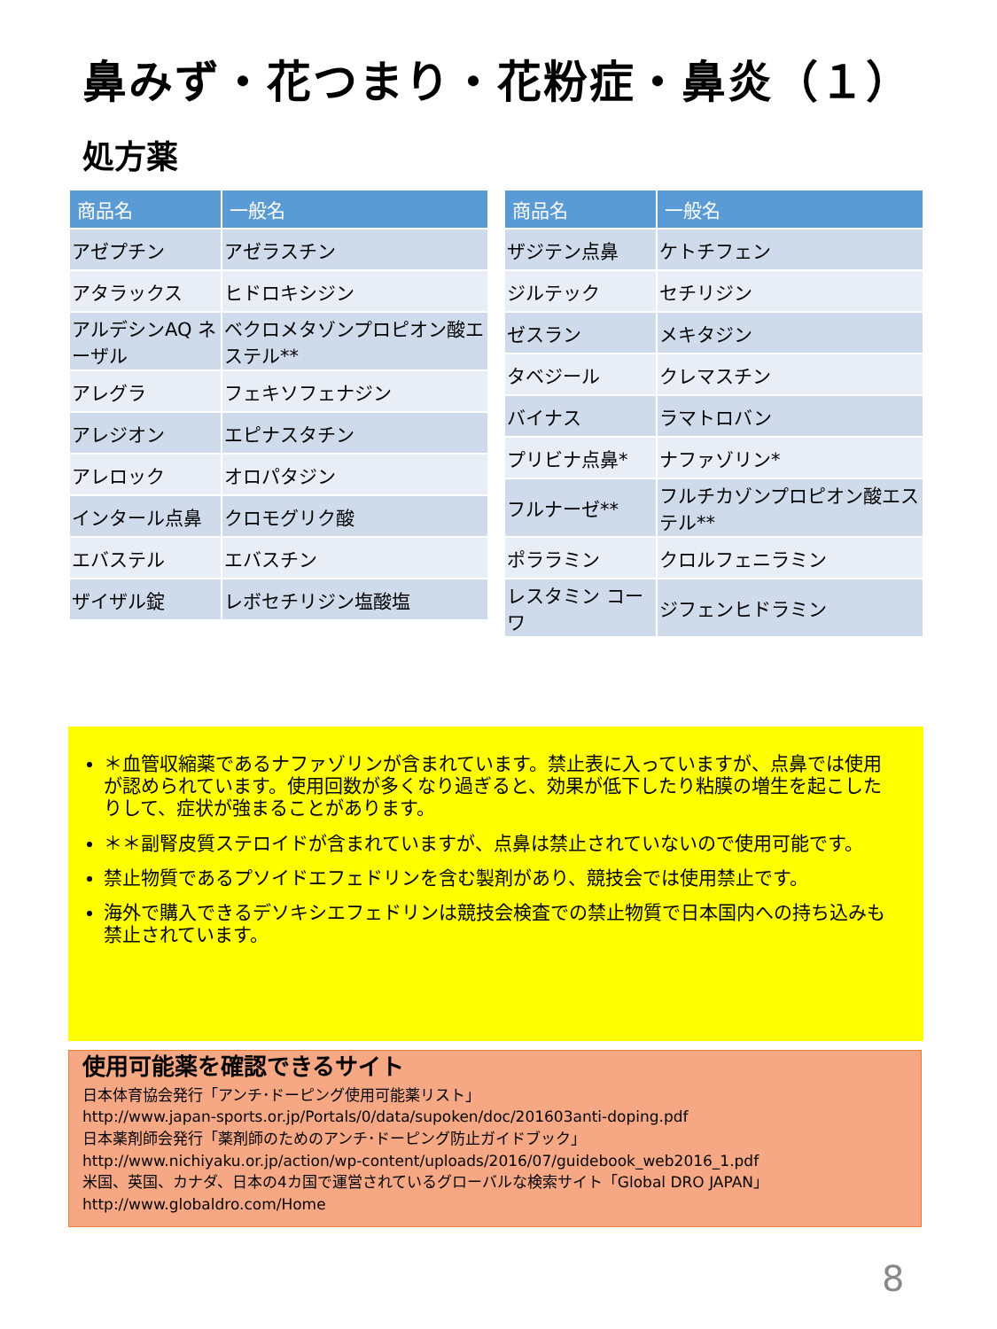鼻みず・花つまり・花粉症・鼻炎（１）
処方薬
| 商品名 | 一般名 |
| --- | --- |
| アゼプチン | アゼラスチン |
| アタラックス | ヒドロキシジン |
| アルデシンAQ ネーザル | ベクロメタゾンプロピオン酸エステル** |
| アレグラ | フェキソフェナジン |
| アレジオン | エピナスタチン |
| アレロック | オロパタジン |
| インタール点鼻 | クロモグリク酸 |
| エバステル | エバスチン |
| ザイザル錠 | レボセチリジン塩酸塩 |
| 商品名 | 一般名 |
| --- | --- |
| ザジテン点鼻 | ケトチフェン |
| ジルテック | セチリジン |
| ゼスラン | メキタジン |
| タベジール | クレマスチン |
| バイナス | ラマトロバン |
| プリビナ点鼻* | ナファゾリン* |
| フルナーゼ** | フルチカゾンプロピオン酸エステル** |
| ポララミン | クロルフェニラミン |
| レスタミン コーワ | ジフェンヒドラミン |
＊血管収縮薬であるナファゾリンが含まれています。禁止表に入っていますが、点鼻では使用が認められています。使用回数が多くなり過ぎると、効果が低下したり粘膜の増生を起こしたりして、症状が強まることがあります。
＊＊副腎皮質ステロイドが含まれていますが、点鼻は禁止されていないので使用可能です。
禁止物質であるプソイドエフェドリンを含む製剤があり、競技会では使用禁止です。
海外で購入できるデソキシエフェドリンは競技会検査での禁止物質で日本国内への持ち込みも禁止されています。
使用可能薬を確認できるサイト
日本体育協会発行「アンチ･ドーピング使用可能薬リスト」
http://www.japan-sports.or.jp/Portals/0/data/supoken/doc/201603anti-doping.pdf
日本薬剤師会発行「薬剤師のためのアンチ･ドーピング防止ガイドブック」
http://www.nichiyaku.or.jp/action/wp-content/uploads/2016/07/guidebook_web2016_1.pdf
米国、英国、カナダ、日本の4カ国で運営されているグローバルな検索サイト「Global DRO JAPAN」
http://www.globaldro.com/Home
8